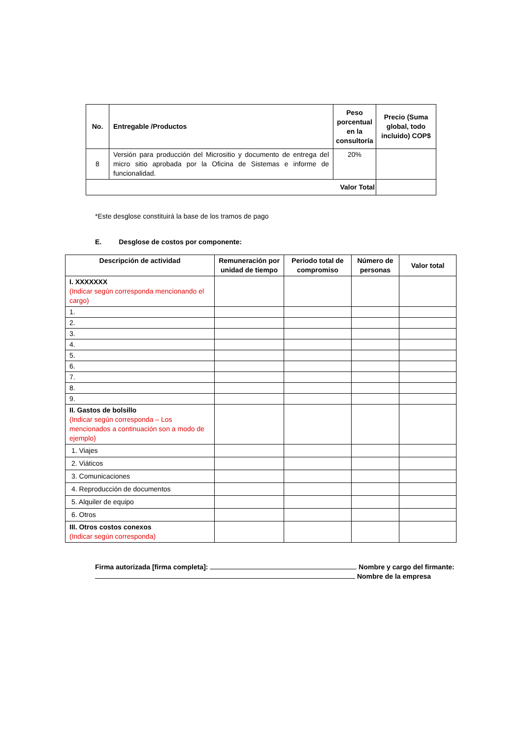| No. | Entregable /Productos | Peso porcentual en la consultoría | Precio (Suma global, todo incluido) COP$ |
| --- | --- | --- | --- |
| 8 | Versión para producción del Micrositio y documento de entrega del micro sitio aprobada por la Oficina de Sistemas e informe de funcionalidad. | 20% | |
| Valor Total | | | |
*Este desglose constituirá la base de los tramos de pago
E. Desglose de costos por componente:
| Descripción de actividad | Remuneración por unidad de tiempo | Periodo total de compromiso | Número de personas | Valor total |
| --- | --- | --- | --- | --- |
| I. XXXXXXX (Indicar según corresponda mencionando el cargo) | | | | |
| 1. | | | | |
| 2. | | | | |
| 3. | | | | |
| 4. | | | | |
| 5. | | | | |
| 6. | | | | |
| 7. | | | | |
| 8. | | | | |
| 9. | | | | |
| II. Gastos de bolsillo (Indicar según corresponda – Los mencionados a continuación son a modo de ejemplo) | | | | |
| 1. Viajes | | | | |
| 2. Viáticos | | | | |
| 3. Comunicaciones | | | | |
| 4. Reproducción de documentos | | | | |
| 5. Alquiler de equipo | | | | |
| 6. Otros | | | | |
| III. Otros costos conexos (Indicar según corresponda) | | | | |
Firma autorizada [firma completa]: Nombre y cargo del firmante:
Nombre de la empresa